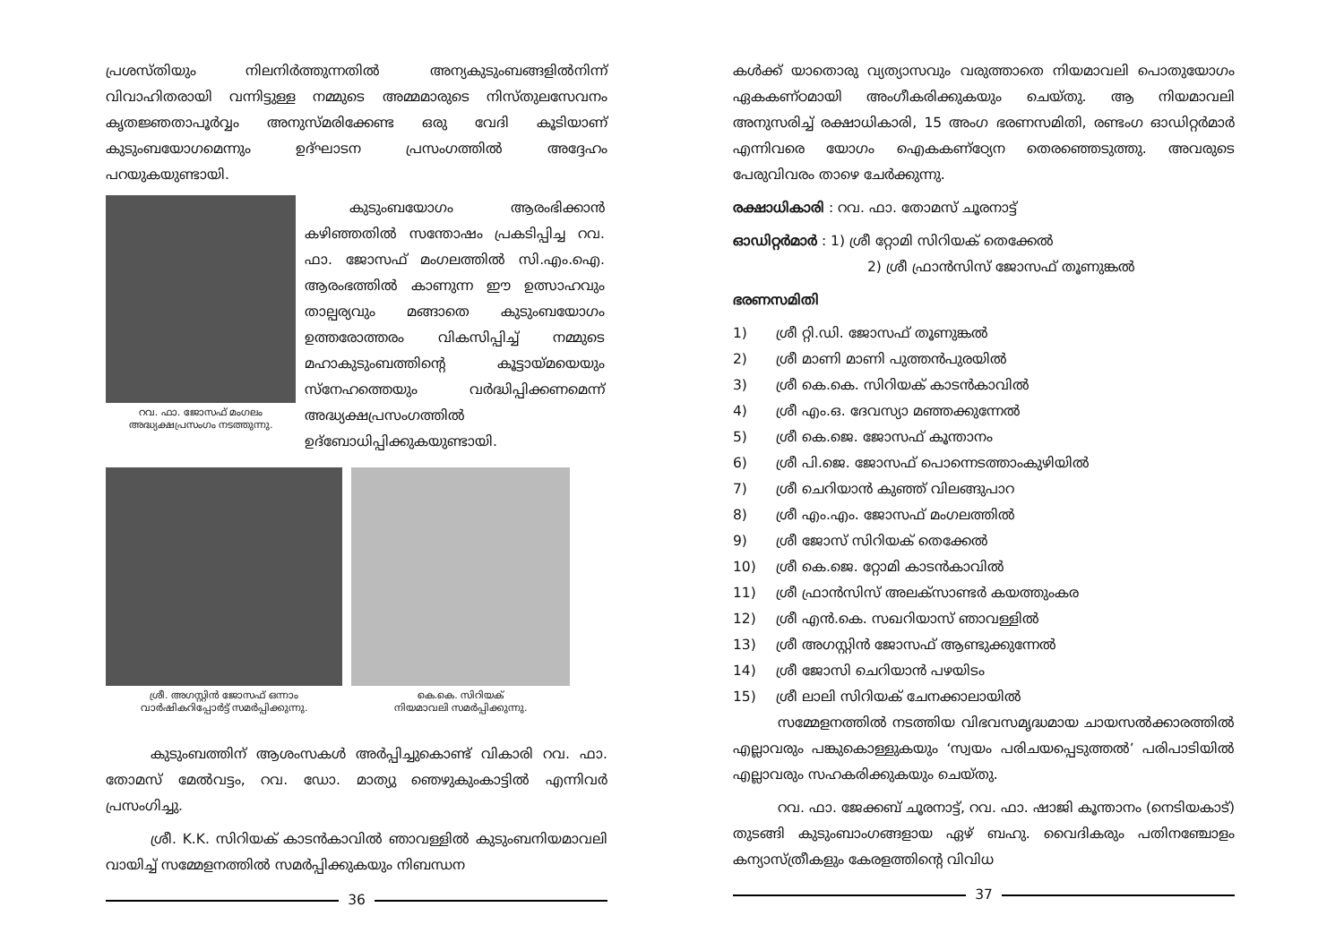പ്രശസ്തിയും നിലനിർത്തുന്നതിൽ അന്യകുടുംബങ്ങളിൽനിന്ന് വിവാഹിതരായി വന്നിട്ടുള്ള നമ്മുടെ അമ്മമാരുടെ നിസ്തുലസേവനം കൃതജ്ഞതാപൂർവ്വം അനുസ്മരിക്കേണ്ട ഒരു വേദി കൂടിയാണ് കുടുംബയോഗമെന്നും ഉദ്ഘാടന പ്രസംഗത്തിൽ അദ്ദേഹം പറയുകയുണ്ടായി.
റവ. ഫാ. ജോസഫ് മംഗലം
അദ്ധ്യക്ഷപ്രസംഗം നടത്തുന്നു.
കുടുംബയോഗം ആരംഭിക്കാൻ കഴിഞ്ഞതിൽ സന്തോഷം പ്രകടിപ്പിച്ച റവ. ഫാ. ജോസഫ് മംഗലത്തിൽ സി.എം.ഐ. ആരംഭത്തിൽ കാണുന്ന ഈ ഉത്സാഹവും താല്പര്യവും മങ്ങാതെ കുടുംബയോഗം ഉത്തരോത്തരം വികസിപ്പിച്ച് നമ്മുടെ മഹാകുടുംബത്തിന്റെ കൂട്ടായ്മയെയും സ്നേഹത്തെയും വർദ്ധിപ്പിക്കണമെന്ന് അദ്ധ്യക്ഷപ്രസംഗത്തിൽ ഉദ്ബോധിപ്പിക്കുകയുണ്ടായി.
ശ്രീ. അഗസ്റ്റിൻ ജോസഫ് ഒന്നാം
വാർഷികറിപ്പോർട്ട് സമർപ്പിക്കുന്നു.
കെ.കെ. സിറിയക്
നിയമാവലി സമർപ്പിക്കുന്നു.
കുടുംബത്തിന് ആശംസകൾ അർപ്പിച്ചുകൊണ്ട് വികാരി റവ. ഫാ. തോമസ് മേൽവട്ടം, റവ. ഡോ. മാത്യു ഞെഴുകുംകാട്ടിൽ എന്നിവർ പ്രസംഗിച്ചു.
ശ്രീ. K.K. സിറിയക് കാടൻകാവിൽ ഞാവള്ളിൽ കുടുംബനിയമാവലി വായിച്ച് സമ്മേളനത്തിൽ സമർപ്പിക്കുകയും നിബന്ധന
36
കൾക്ക് യാതൊരു വ്യത്യാസവും വരുത്താതെ നിയമാവലി പൊതുയോഗം ഏകകണ്ഠമായി അംഗീകരിക്കുകയും ചെയ്തു. ആ നിയമാവലി അനുസരിച്ച് രക്ഷാധികാരി, 15 അംഗ ഭരണസമിതി, രണ്ടംഗ ഓഡിറ്റർമാർ എന്നിവരെ യോഗം ഐകകണ്ഠ്യേന തെരഞ്ഞെടുത്തു. അവരുടെ പേരുവിവരം താഴെ ചേർക്കുന്നു.
രക്ഷാധികാരി : റവ. ഫാ. തോമസ് ചൂരനാട്ട്
ഓഡിറ്റർമാർ : 1) ശ്രീ റ്റോമി സിറിയക് തെക്കേൽ
2) ശ്രീ ഫ്രാൻസിസ് ജോസഫ് തൂണുങ്കൽ
ഭരണസമിതി
1) ശ്രീ റ്റി.ഡി. ജോസഫ് തൂണുങ്കൽ
2) ശ്രീ മാണി മാണി പുത്തൻപുരയിൽ
3) ശ്രീ കെ.കെ. സിറിയക് കാടൻകാവിൽ
4) ശ്രീ എം.ഒ. ദേവസ്യാ മഞ്ഞക്കുന്നേൽ
5) ശ്രീ കെ.ജെ. ജോസഫ് കൂന്താനം
6) ശ്രീ പി.ജെ. ജോസഫ് പൊന്നെടത്താംകുഴിയിൽ
7) ശ്രീ ചെറിയാൻ കുഞ്ഞ് വിലങ്ങുപാറ
8) ശ്രീ എം.എം. ജോസഫ് മംഗലത്തിൽ
9) ശ്രീ ജോസ് സിറിയക് തെക്കേൽ
10) ശ്രീ കെ.ജെ. റ്റോമി കാടൻകാവിൽ
11) ശ്രീ ഫ്രാൻസിസ് അലക്സാണ്ടർ കയത്തുംകര
12) ശ്രീ എൻ.കെ. സഖറിയാസ് ഞാവള്ളിൽ
13) ശ്രീ അഗസ്റ്റിൻ ജോസഫ് ആണ്ടുക്കുന്നേൽ
14) ശ്രീ ജോസി ചെറിയാൻ പഴയിടം
15) ശ്രീ ലാലി സിറിയക് ചേനക്കാലായിൽ
സമ്മേളനത്തിൽ നടത്തിയ വിഭവസമൃദ്ധമായ ചായസൽക്കാരത്തിൽ എല്ലാവരും പങ്കുകൊള്ളുകയും ‘സ്വയം പരിചയപ്പെടുത്തൽ’ പരിപാടിയിൽ എല്ലാവരും സഹകരിക്കുകയും ചെയ്തു.
റവ. ഫാ. ജേക്കബ് ചൂരനാട്ട്, റവ. ഫാ. ഷാജി കൂന്താനം (നെടിയകാട്) തുടങ്ങി കുടുംബാംഗങ്ങളായ ഏഴ് ബഹു. വൈദികരും പതിനഞ്ചോളം കന്യാസ്ത്രീകളും കേരളത്തിന്റെ വിവിധ
37